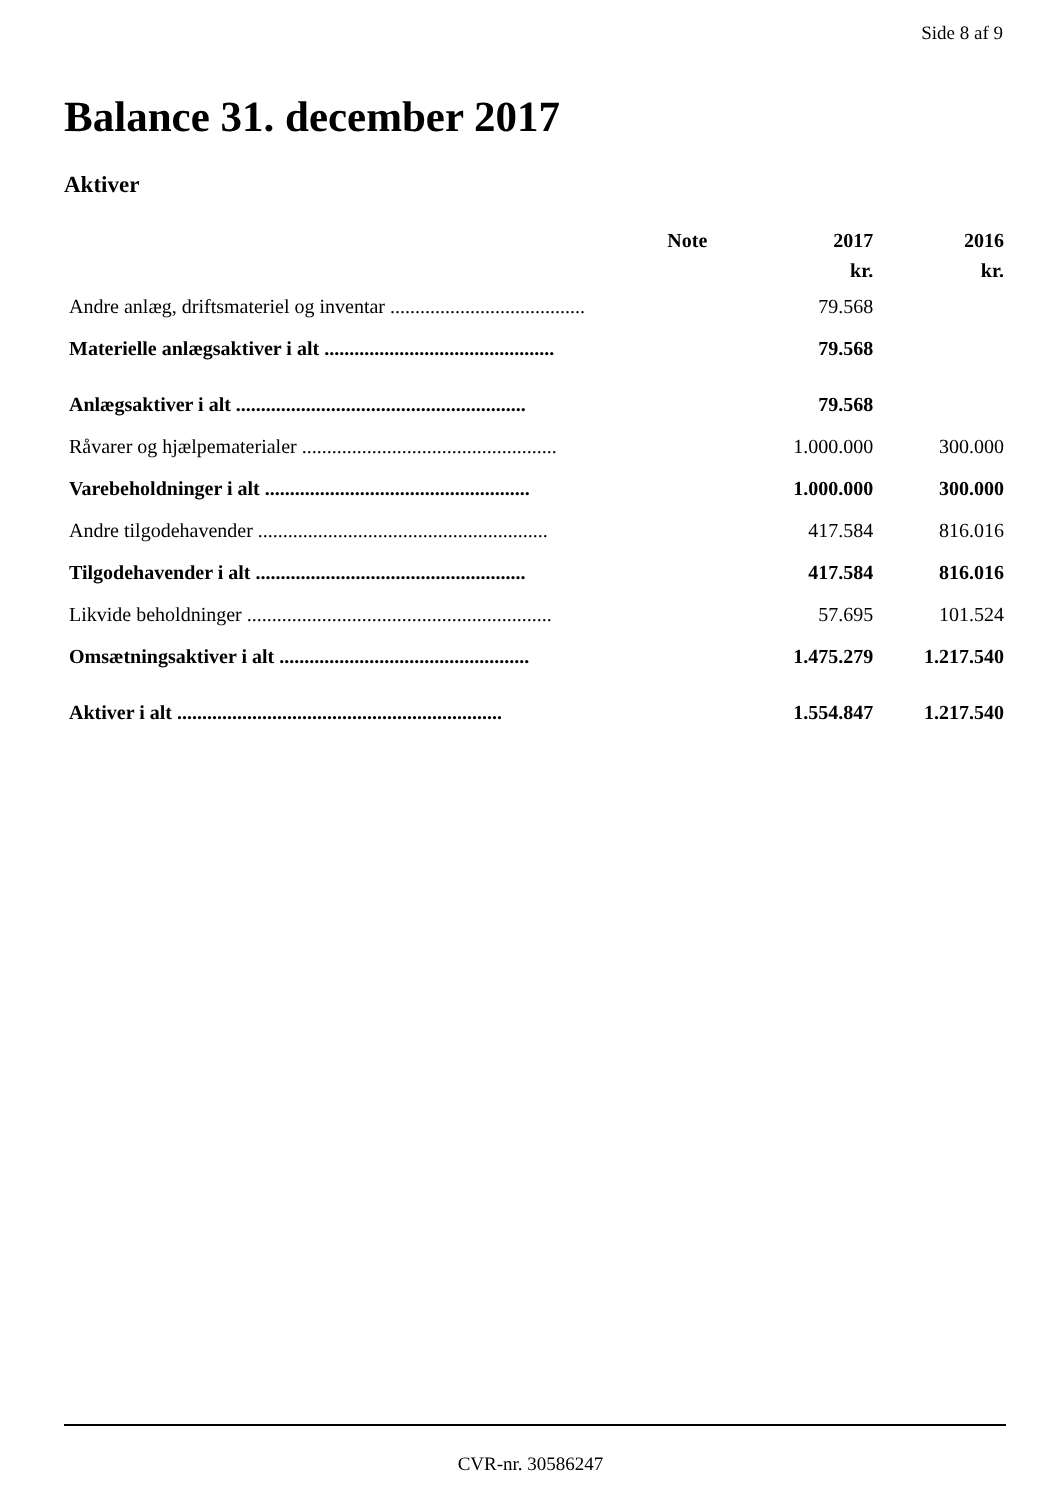Side 8 af 9
Balance 31. december 2017
Aktiver
| | Note | 2017 | 2016 |
| --- | --- | --- | --- |
| | | kr. | kr. |
| Andre anlæg, driftsmateriel og inventar ....................................... | | 79.568 | |
| Materielle anlægsaktiver i alt .............................................. | | 79.568 | |
| Anlægsaktiver i alt .......................................................... | | 79.568 | |
| Råvarer og hjælpematerialer ................................................... | | 1.000.000 | 300.000 |
| Varebeholdninger i alt ..................................................... | | 1.000.000 | 300.000 |
| Andre tilgodehavender .......................................................... | | 417.584 | 816.016 |
| Tilgodehavender i alt ...................................................... | | 417.584 | 816.016 |
| Likvide beholdninger ............................................................. | | 57.695 | 101.524 |
| Omsætningsaktiver i alt .................................................. | | 1.475.279 | 1.217.540 |
| Aktiver i alt ................................................................. | | 1.554.847 | 1.217.540 |
CVR-nr. 30586247